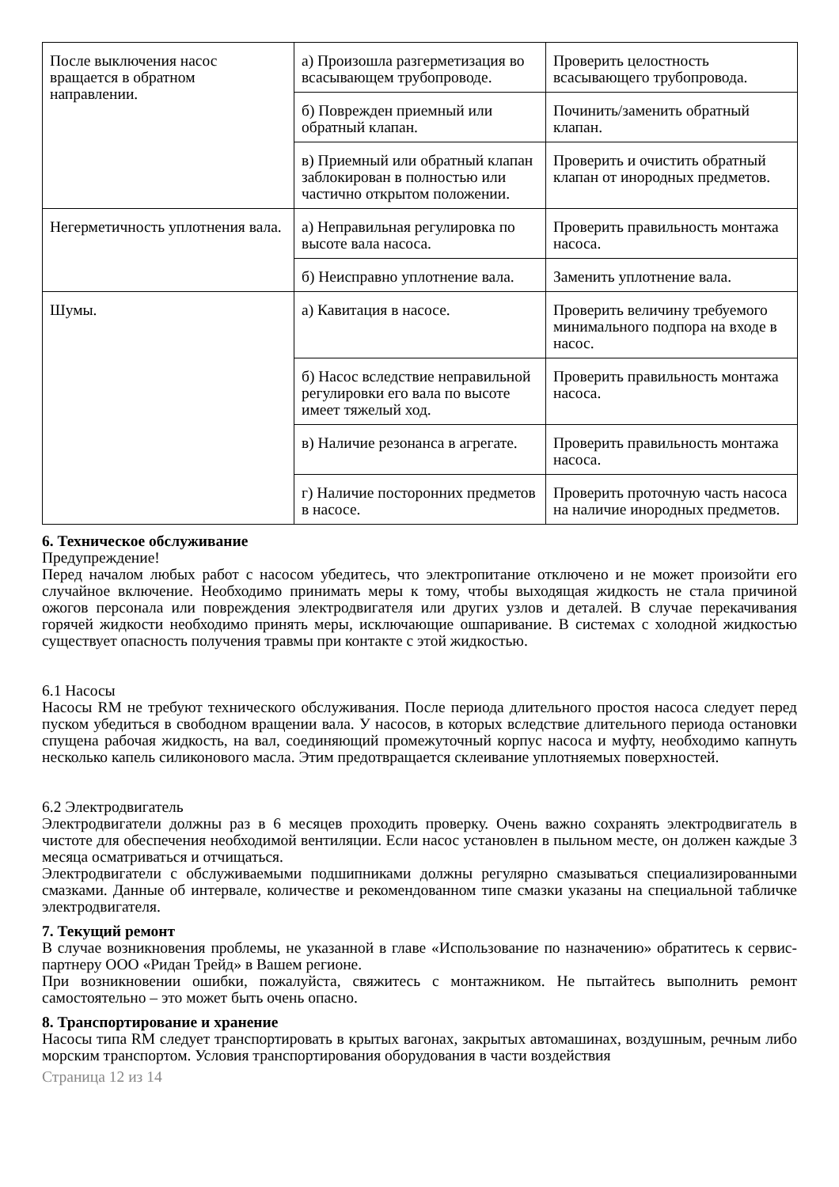| После выключения насос вращается в обратном направлении. | а) Произошла разгерметизация во всасывающем трубопроводе. | Проверить целостность всасывающего трубопровода. |
| | б) Поврежден приемный или обратный клапан. | Починить/заменить обратный клапан. |
| | в) Приемный или обратный клапан заблокирован в полностью или частично открытом положении. | Проверить и очистить обратный клапан от инородных предметов. |
| Негерметичность уплотнения вала. | а) Неправильная регулировка по высоте вала насоса. | Проверить правильность монтажа насоса. |
| | б) Неисправно уплотнение вала. | Заменить уплотнение вала. |
| Шумы. | а) Кавитация в насосе. | Проверить величину требуемого минимального подпора на входе в насос. |
| | б) Насос вследствие неправильной регулировки его вала по высоте имеет тяжелый ход. | Проверить правильность монтажа насоса. |
| | в) Наличие резонанса в агрегате. | Проверить правильность монтажа насоса. |
| | г) Наличие посторонних предметов в насосе. | Проверить проточную часть насоса на наличие инородных предметов. |
6. Техническое обслуживание
Предупреждение!
Перед началом любых работ с насосом убедитесь, что электропитание отключено и не может произойти его случайное включение. Необходимо принимать меры к тому, чтобы выходящая жидкость не стала причиной ожогов персонала или повреждения электродвигателя или других узлов и деталей. В случае перекачивания горячей жидкости необходимо принять меры, исключающие ошпаривание. В системах с холодной жидкостью существует опасность получения травмы при контакте с этой жидкостью.
6.1 Насосы
Насосы RM не требуют технического обслуживания. После периода длительного простоя насоса следует перед пуском убедиться в свободном вращении вала. У насосов, в которых вследствие длительного периода остановки спущена рабочая жидкость, на вал, соединяющий промежуточный корпус насоса и муфту, необходимо капнуть несколько капель силиконового масла. Этим предотвращается склеивание уплотняемых поверхностей.
6.2 Электродвигатель
Электродвигатели должны раз в 6 месяцев проходить проверку. Очень важно сохранять электродвигатель в чистоте для обеспечения необходимой вентиляции. Если насос установлен в пыльном месте, он должен каждые 3 месяца осматриваться и отчищаться.
Электродвигатели с обслуживаемыми подшипниками должны регулярно смазываться специализированными смазками. Данные об интервале, количестве и рекомендованном типе смазки указаны на специальной табличке электродвигателя.
7. Текущий ремонт
В случае возникновения проблемы, не указанной в главе «Использование по назначению» обратитесь к сервис-партнеру ООО «Ридан Трейд» в Вашем регионе.
При возникновении ошибки, пожалуйста, свяжитесь с монтажником. Не пытайтесь выполнить ремонт самостоятельно – это может быть очень опасно.
8. Транспортирование и хранение
Насосы типа RM следует транспортировать в крытых вагонах, закрытых автомашинах, воздушным, речным либо морским транспортом. Условия транспортирования оборудования в части воздействия
Страница 12 из 14